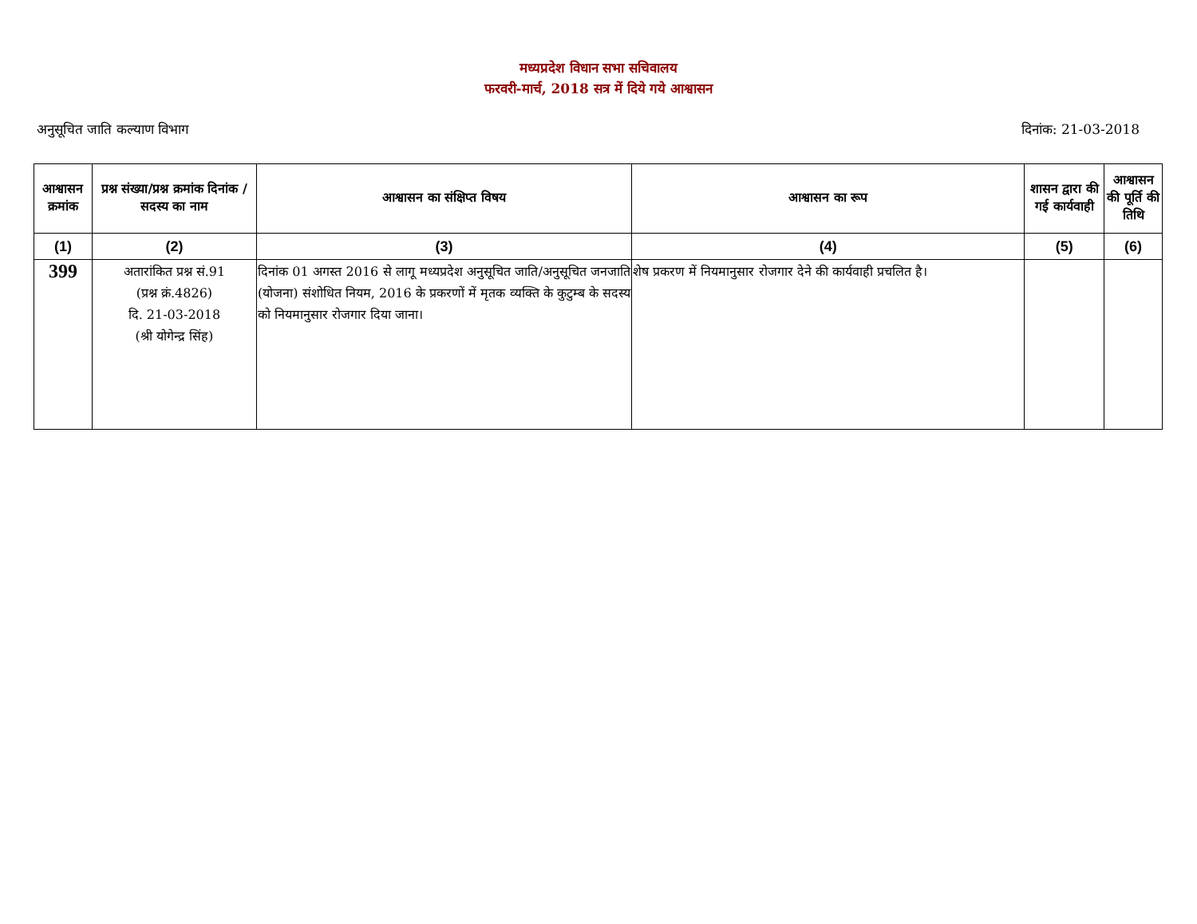मध्यप्रदेश विधान सभा सचिवालय
फरवरी-मार्च, 2018 सत्र में दिये गये आश्वासन
अनुसूचित जाति कल्याण विभाग दिनांक: 21-03-2018
| आश्वासन क्रमांक | प्रश्न संख्या/प्रश्न क्रमांक दिनांक / सदस्य का नाम | आश्वासन का संक्षिप्त विषय | आश्वासन का रूप | शासन द्वारा की गई कार्यवाही | आश्वासन की पूर्ति की तिथि |
| --- | --- | --- | --- | --- | --- |
| (1) | (2) | (3) | (4) | (5) | (6) |
| 399 | अतारांकित प्रश्न सं.91 (प्रश्न क्रं.4826) दि. 21-03-2018 (श्री योगेन्द्र सिंह) | दिनांक 01 अगस्त 2016 से लागू मध्यप्रदेश अनुसूचित जाति/अनुसूचित जनजाति (योजना) संशोधित नियम, 2016 के प्रकरणों में मृतक व्यक्ति के कुटुम्ब के सदस्य को नियमानुसार रोजगार दिया जाना। | शेष प्रकरण में नियमानुसार रोजगार देने की कार्यवाही प्रचलित है। | | |